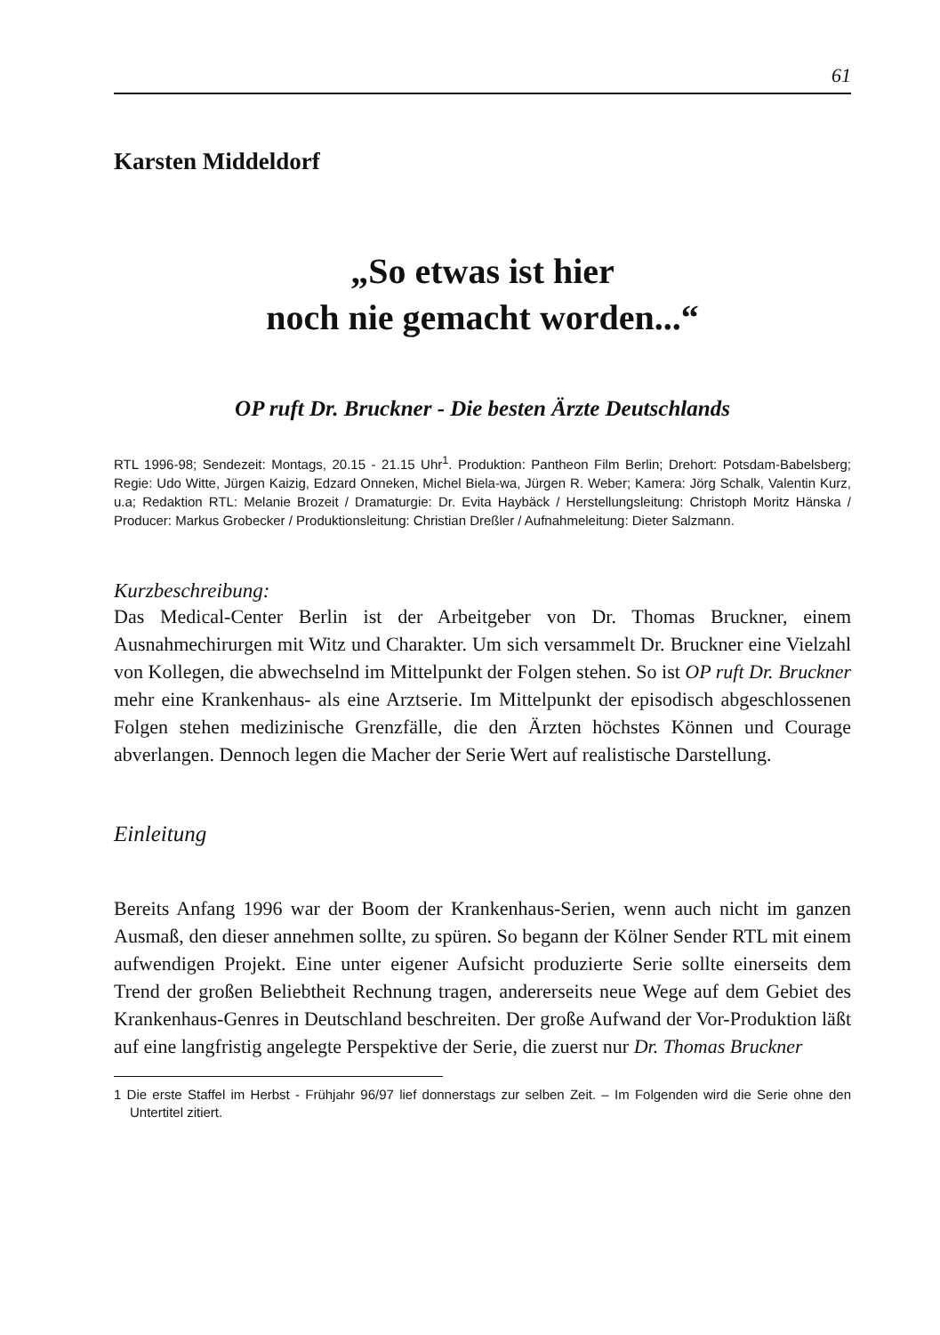61
Karsten Middeldorf
„So etwas ist hier
noch nie gemacht worden...“
OP ruft Dr. Bruckner - Die besten Ärzte Deutschlands
RTL 1996-98; Sendezeit: Montags, 20.15 - 21.15 Uhr<sup>1</sup>. Produktion: Pantheon Film Berlin; Drehort: Potsdam-Babelsberg; Regie: Udo Witte, Jürgen Kaizig, Edzard Onneken, Michel Biela-wa, Jürgen R. Weber; Kamera: Jörg Schalk, Valentin Kurz, u.a; Redaktion RTL: Melanie Brozeit / Dramaturgie: Dr. Evita Haybäck / Herstellungsleitung: Christoph Moritz Hänska / Producer: Markus Grobecker / Produktionsleitung: Christian Dreßler / Aufnahmeleitung: Dieter Salzmann.
Kurzbeschreibung:
Das Medical-Center Berlin ist der Arbeitgeber von Dr. Thomas Bruckner, einem Ausnahmechirurgen mit Witz und Charakter. Um sich versammelt Dr. Bruckner eine Vielzahl von Kollegen, die abwechselnd im Mittelpunkt der Folgen stehen. So ist OP ruft Dr. Bruckner mehr eine Krankenhaus- als eine Arztserie. Im Mittelpunkt der episodisch abgeschlossenen Folgen stehen medizinische Grenzfälle, die den Ärzten höchstes Können und Courage abverlangen. Dennoch legen die Macher der Serie Wert auf realistische Darstellung.
Einleitung
Bereits Anfang 1996 war der Boom der Krankenhaus-Serien, wenn auch nicht im ganzen Ausmaß, den dieser annehmen sollte, zu spüren. So begann der Kölner Sender RTL mit einem aufwendigen Projekt. Eine unter eigener Aufsicht produzierte Serie sollte einerseits dem Trend der großen Beliebtheit Rechnung tragen, andererseits neue Wege auf dem Gebiet des Krankenhaus-Genres in Deutschland beschreiten. Der große Aufwand der Vor-Produktion läßt auf eine langfristig angelegte Perspektive der Serie, die zuerst nur Dr. Thomas Bruckner
1 Die erste Staffel im Herbst - Frühjahr 96/97 lief donnerstags zur selben Zeit. – Im Folgenden wird die Serie ohne den Untertitel zitiert.